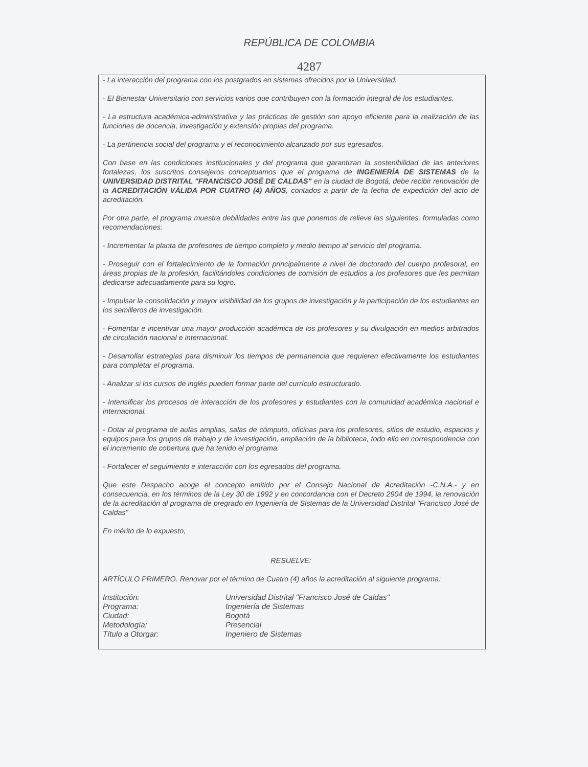REPÚBLICA DE COLOMBIA
4287
- La interacción del programa con los postgrados en sistemas ofrecidos por la Universidad.
- El Bienestar Universitario con servicios varios que contribuyen con la formación integral de los estudiantes.
- La estructura académica-administrativa y las prácticas de gestión son apoyo eficiente para la realización de las funciones de docencia, investigación y extensión propias del programa.
- La pertinencia social del programa y el reconocimiento alcanzado por sus egresados.
Con base en las condiciones institucionales y del programa que garantizan la sostenibilidad de las anteriores fortalezas, los suscritos consejeros conceptuamos que el programa de INGENIERÍA DE SISTEMAS de la UNIVERSIDAD DISTRITAL "FRANCISCO JOSÉ DE CALDAS" en la ciudad de Bogotá, debe recibir renovación de la ACREDITACIÓN VÁLIDA POR CUATRO (4) AÑOS, contados a partir de la fecha de expedición del acto de acreditación.
Por otra parte, el programa muestra debilidades entre las que ponemos de relieve las siguientes, formuladas como recomendaciones:
- Incrementar la planta de profesores de tiempo completo y medio tiempo al servicio del programa.
- Proseguir con el fortalecimiento de la formación principalmente a nivel de doctorado del cuerpo profesoral, en áreas propias de la profesión, facilitándoles condiciones de comisión de estudios a los profesores que les permitan dedicarse adecuadamente para su logro.
- Impulsar la consolidación y mayor visibilidad de los grupos de investigación y la participación de los estudiantes en los semilleros de investigación.
- Fomentar e incentivar una mayor producción académica de los profesores y su divulgación en medios arbitrados de circulación nacional e internacional.
- Desarrollar estrategias para disminuir los tiempos de permanencia que requieren efectivamente los estudiantes para completar el programa.
- Analizar si los cursos de inglés pueden formar parte del currículo estructurado.
- Intensificar los procesos de interacción de los profesores y estudiantes con la comunidad académica nacional e internacional.
- Dotar al programa de aulas amplias, salas de cómputo, oficinas para los profesores, sitios de estudio, espacios y equipos para los grupos de trabajo y de investigación, ampliación de la biblioteca, todo ello en correspondencia con el incremento de cobertura que ha tenido el programa.
- Fortalecer el seguimiento e interacción con los egresados del programa.
Que este Despacho acoge el concepto emitido por el Consejo Nacional de Acreditación -C.N.A.- y en consecuencia, en los términos de la Ley 30 de 1992 y en concordancia con el Decreto 2904 de 1994, la renovación de la acreditación al programa de pregrado en Ingeniería de Sistemas de la Universidad Distrital "Francisco José de Caldas"
En mérito de lo expuesto,
RESUELVE:
ARTÍCULO PRIMERO. Renovar por el término de Cuatro (4) años la acreditación al siguiente programa:
| Institución: | Universidad Distrital "Francisco José de Caldas" |
| Programa: | Ingeniería de Sistemas |
| Ciudad: | Bogotá |
| Metodología: | Presencial |
| Título a Otorgar: | Ingeniero de Sistemas |